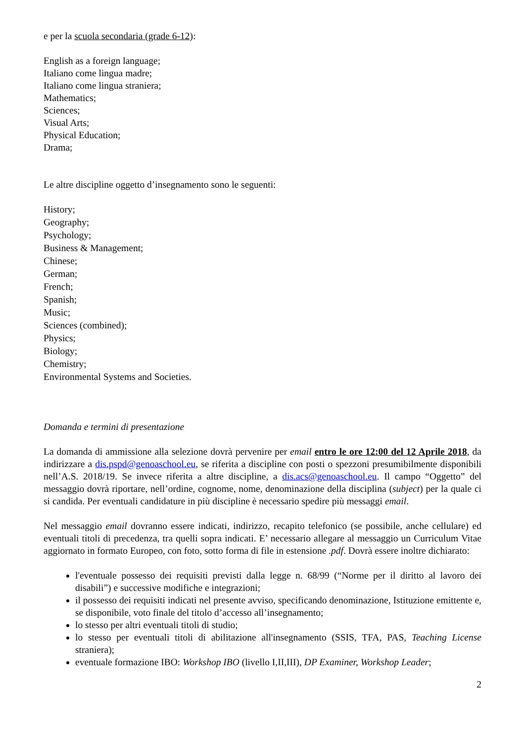e per la scuola secondaria (grade 6-12):
English as a foreign language;
Italiano come lingua madre;
Italiano come lingua straniera;
Mathematics;
Sciences;
Visual Arts;
Physical Education;
Drama;
Le altre discipline oggetto d’insegnamento sono le seguenti:
History;
Geography;
Psychology;
Business & Management;
Chinese;
German;
French;
Spanish;
Music;
Sciences (combined);
Physics;
Biology;
Chemistry;
Environmental Systems and Societies.
Domanda e termini di presentazione
La domanda di ammissione alla selezione dovrà pervenire per email entro le ore 12:00 del 12 Aprile 2018, da indirizzare a dis.pspd@genoaschool.eu, se riferita a discipline con posti o spezzoni presumibilmente disponibili nell’A.S. 2018/19. Se invece riferita a altre discipline, a dis.acs@genoaschool.eu. Il campo “Oggetto” del messaggio dovrà riportare, nell’ordine, cognome, nome, denominazione della disciplina (subject) per la quale ci si candida. Per eventuali candidature in più discipline è necessario spedire più messaggi email.
Nel messaggio email dovranno essere indicati, indirizzo, recapito telefonico (se possibile, anche cellulare) ed eventuali titoli di precedenza, tra quelli sopra indicati. E’ necessario allegare al messaggio un Curriculum Vitae aggiornato in formato Europeo, con foto, sotto forma di file in estensione .pdf. Dovrà essere inoltre dichiarato:
l'eventuale possesso dei requisiti previsti dalla legge n. 68/99 (“Norme per il diritto al lavoro dei disabili”) e successive modifiche e integrazioni;
il possesso dei requisiti indicati nel presente avviso, specificando denominazione, Istituzione emittente e, se disponibile, voto finale del titolo d’accesso all’insegnamento;
lo stesso per altri eventuali titoli di studio;
lo stesso per eventuali titoli di abilitazione all'insegnamento (SSIS, TFA, PAS, Teaching License straniera);
eventuale formazione IBO: Workshop IBO (livello I,II,III), DP Examiner, Workshop Leader;
2